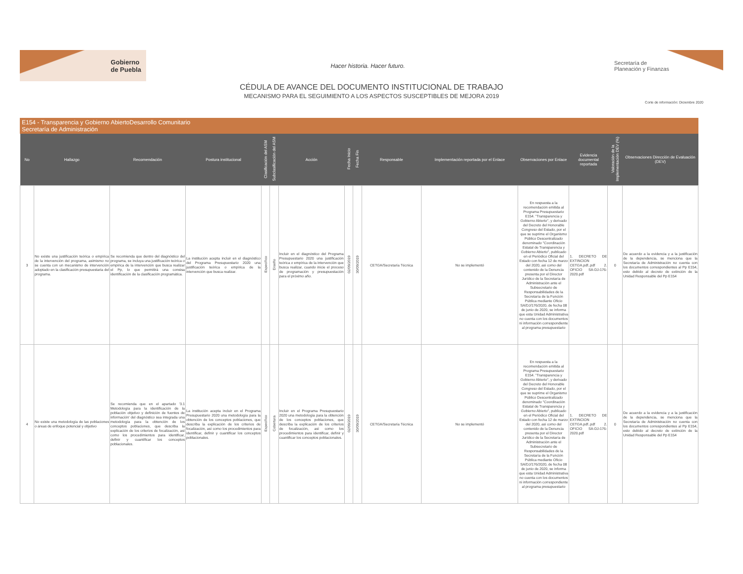Gobierno
de Puebla
Hacer historia. Hacer futuro.
Secretaría de
Planeación y Finanzas
CÉDULA DE AVANCE DEL DOCUMENTO INSTITUCIONAL DE TRABAJO
MECANISMO PARA EL SEGUIMIENTO A LOS ASPECTOS SUSCEPTIBLES DE MEJORA 2019
Corte de información: Diciembre 2020
E154 - Transparencia y Gobierno AbiertoDesarrollo Comunitario
Secretaría de Administración
| No | Hallazgo | Recomendación | Postura institucional | Clasificación del ASM | Subclasificación del ASM | Acción | Fecha Inicio | Fecha Fin | Responsable | Implementación reportada por el Enlace | Observaciones por Enlace | Evidencia documental reportada | Valoración de la Implementación DEV (%) | Observaciones Dirección de Evaluación (DEV) |
| --- | --- | --- | --- | --- | --- | --- | --- | --- | --- | --- | --- | --- | --- | --- |
| 3 | No existe una justificación teórica o empírica de la intervención del programa, asimismo no se cuenta con un mecanismo de intervención adoptado en la clasificación presupuestaria del programa. | Se recomienda que dentro del diagnóstico del programa, se incluya una justificación teórica o empírica de la intervención que busca realizar el Pp, lo que permitirá una consisa identificación de la clasificación programática. | La institución acepta incluir en el diagnóstico del Programa Presupuestario 2020 una justificación teórica o empírica de la intervención que busca realizar. | Específico | Diseño | Incluir en el diagnóstico del Programa Presupuestario 2020 una justificación teórica o empírica de la intervención que busca realizar, cuando inicie el proceso de programación y presupuestación para el próximo año. | 02/09/2019 | 30/09/2019 | CETGA/Secretaría Técnica | No se implementó | En respuesta a la recomendación emitida al Programa Presupuestario E154. "Transparencia y Gobierno Abierto", y derivado del Decreto del Honorable Congreso del Estado, por el que se suprime el Organismo Público Descentralizado denominado "Coordinación Estatal de Transparencia y Gobierno Abierto", publicado en el Periódico Oficial del Estado con fecha 12 de marzo del 2020, así como del contenido de la Denuncia presenta por el Director Jurídico de la Secretaría de Administración ante el Subsecretario de Responsabilidades de la Secretaría de la Función Pública mediante Oficio SA/DJ/176/2020, de fecha 08 de junio de 2020, se informa que esta Unidad Administrativa no cuenta con los documentos ni información correspondiente al programa presupuestario | 1. DECRETO DE EXTINCION CETGA.pdf..pdf 2. OFICIO SA-DJ-176-2020.pdf | 0 | De acuerdo a la evidencia y a la justificación de la dependencia, se menciona que la Secretaría de Administración no cuenta con los documentos correspondientes al Pp E154, esto debido al decreto de extinción de la Unidad Responsable del Pp E154 |
| 4 | No existe una metodología de las poblaciones o áreas de enfoque potencial y objetivo | Se recomienda que en el apartado '3.1 Metodología para la identificación de la población objetivo y definición de fuentes de información' del diagnóstico sea integrada una metodología para la obtención de los conceptos poblaciones, que describa la explicación de los criterios de focalización, así como los procedimientos para identificar, definir y cuantificar los conceptos poblacionales. | La institución acepta incluir en el Programa Presupuestario 2020 una metodología para la obtención de los conceptos poblaciones, que describa la explicación de los criterios de focalización, así como los procedimientos para identificar, definir y cuantificar los conceptos poblacionales. | Específico | Cobertura | Incluir en el Programa Presupuestario 2020 una metodología para la obtención de los conceptos poblaciones, que describa la explicación de los criterios de focalización, así como los procedimientos para identificar, definir y cuantificar los conceptos poblacionales. | 02/09/2019 | 30/09/2019 | CETGA/Secretaría Técnica | No se implementó | En respuesta a la recomendación emitida al Programa Presupuestario E154. "Transparencia y Gobierno Abierto", y derivado del Decreto del Honorable Congreso del Estado, por el que se suprime el Organismo Público Descentralizado denominado "Coordinación Estatal de Transparencia y Gobierno Abierto", publicado en el Periódico Oficial del Estado con fecha 12 de marzo del 2020, así como del contenido de la Denuncia presenta por el Director Jurídico de la Secretaría de Administración ante el Subsecretario de Responsabilidades de la Secretaría de la Función Pública mediante Oficio SA/DJ/176/2020, de fecha 08 de junio de 2020, se informa que esta Unidad Administrativa no cuenta con los documentos ni información correspondiente al programa presupuestario | 1. DECRETO DE EXTINCION CETGA.pdf..pdf 2. OFICIO SA-DJ-176-2020.pdf | 0 | De acuerdo a la evidencia y a la justificación de la dependencia, se menciona que la Secretaría de Administración no cuenta con los documentos correspondientes al Pp E154, esto debido al decreto de extinción de la Unidad Responsable del Pp E154 |